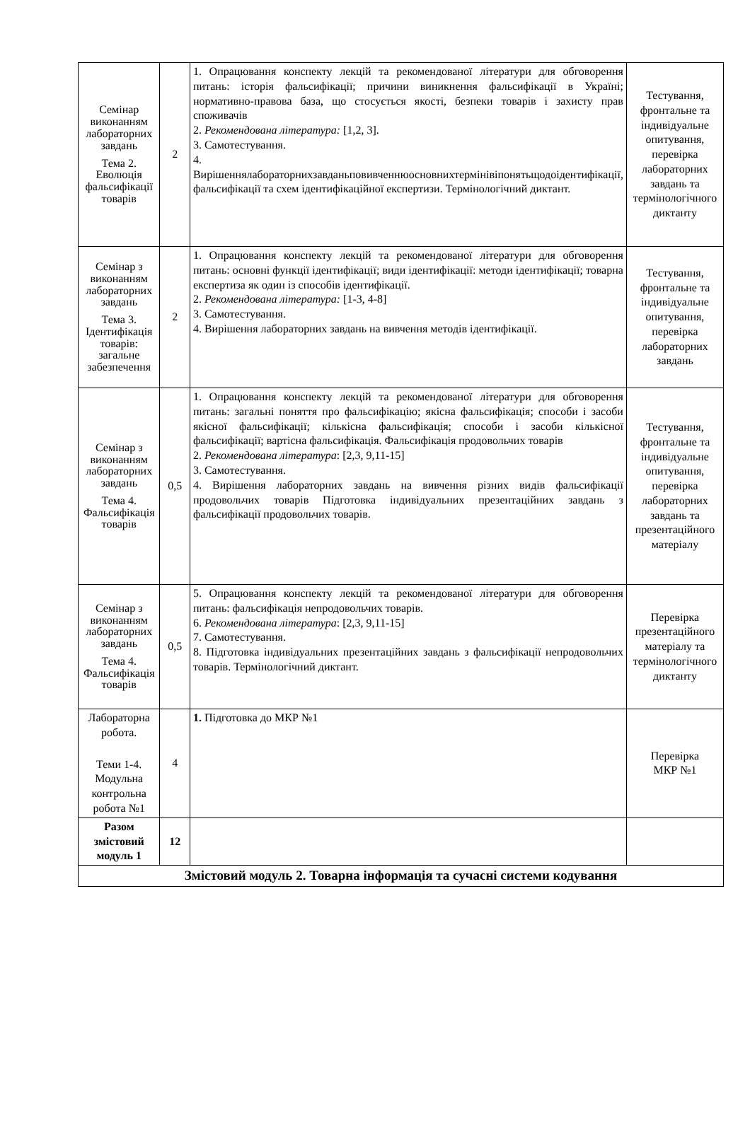| Семінар виконанням лабораторних завдань Тема 2. Еволюція фальсифікації товарів | 2 | 1. Опрацювання конспекту лекцій та рекомендованої літератури для обговорення питань: історія фальсифікації; причини виникнення фальсифікації в Україні; нормативно-правова база, що стосується якості, безпеки товарів і захисту прав споживачів 2. Рекомендована література: [1,2, 3]. 3. Самотестування. 4. Вирішеннялабораторнихзавданьповивченнюосновнихтермінівіпонятьщодоідентифікації, фальсифікації та схем ідентифікаційної експертизи. Термінологічний диктант. | Тестування, фронтальне та індивідуальне опитування, перевірка лабораторних завдань та термінологічного диктанту |
| Семінар з виконанням лабораторних завдань Тема 3. Ідентифікація товарів: загальне забезпечення | 2 | 1. Опрацювання конспекту лекцій та рекомендованої літератури для обговорення питань: основні функції ідентифікації; види ідентифікації: методи ідентифікації; товарна експертиза як один із способів ідентифікації. 2. Рекомендована література: [1-3, 4-8] 3. Самотестування. 4. Вирішення лабораторних завдань на вивчення методів ідентифікації. | Тестування, фронтальне та індивідуальне опитування, перевірка лабораторних завдань |
| Семінар з виконанням лабораторних завдань Тема 4. Фальсифікація товарів | 0,5 | 1. Опрацювання конспекту лекцій та рекомендованої літератури для обговорення питань: загальні поняття про фальсифікацію; якісна фальсифікація; способи і засоби якісної фальсифікації; кількісна фальсифікація; способи і засоби кількісної фальсифікації; вартісна фальсифікація. Фальсифікація продовольчих товарів 2. Рекомендована література : [2,3, 9,11-15] 3. Самотестування. 4. Вирішення лабораторних завдань на вивчення різних видів фальсифікації продовольчих товарів Підготовка індивідуальних презентаційних завдань з фальсифікації продовольчих товарів. | Тестування, фронтальне та індивідуальне опитування, перевірка лабораторних завдань та презентаційного матеріалу |
| Семінар з виконанням лабораторних завдань Тема 4. Фальсифікація товарів | 0,5 | 5. Опрацювання конспекту лекцій та рекомендованої літератури для обговорення питань: фальсифікація непродовольчих товарів. 6. Рекомендована література : [2,3, 9,11-15] 7. Самотестування. 8. Підготовка індивідуальних презентаційних завдань з фальсифікації непродовольчих товарів. Термінологічний диктант. | Перевірка презентаційного матеріалу та термінологічного диктанту |
| Лабораторна робота. Теми 1-4. Модульна контрольна робота №1 | 4 | 1. Підготовка до МКР №1 | Перевірка МКР №1 |
| Разом змістовий модуль 1 | 12 | | |
| Змістовий модуль 2. Товарна інформація та сучасні системи кодування | | | |